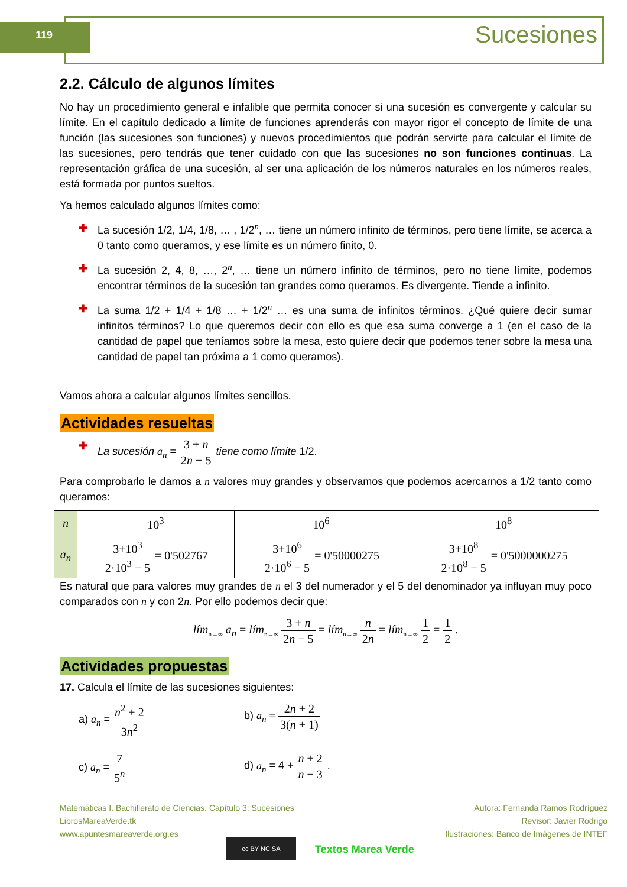119 Sucesiones
2.2. Cálculo de algunos límites
No hay un procedimiento general e infalible que permita conocer si una sucesión es convergente y calcular su límite. En el capítulo dedicado a límite de funciones aprenderás con mayor rigor el concepto de límite de una función (las sucesiones son funciones) y nuevos procedimientos que podrán servirte para calcular el límite de las sucesiones, pero tendrás que tener cuidado con que las sucesiones no son funciones continuas. La representación gráfica de una sucesión, al ser una aplicación de los números naturales en los números reales, está formada por puntos sueltos.
Ya hemos calculado algunos límites como:
✚ La sucesión 1/2, 1/4, 1/8, … , 1/2<sup>n</sup>, … tiene un número infinito de términos, pero tiene límite, se acerca a 0 tanto como queramos, y ese límite es un número finito, 0.
✚ La sucesión 2, 4, 8, …, 2<sup>n</sup>, … tiene un número infinito de términos, pero no tiene límite, podemos encontrar términos de la sucesión tan grandes como queramos. Es divergente. Tiende a infinito.
✚ La suma 1/2 + 1/4 + 1/8 … + 1/2<sup>n</sup> … es una suma de infinitos términos. ¿Qué quiere decir sumar infinitos términos? Lo que queremos decir con ello es que esa suma converge a 1 (en el caso de la cantidad de papel que teníamos sobre la mesa, esto quiere decir que podemos tener sobre la mesa una cantidad de papel tan próxima a 1 como queramos).
Vamos ahora a calcular algunos límites sencillos.
Actividades resueltas
✚ La sucesión a<sub>n</sub> = 3 + n 2n − 5 tiene como límite 1/2.
Para comprobarlo le damos a n valores muy grandes y observamos que podemos acercarnos a 1/2 tanto como queramos:
| n | 10<sup>3</sup> | 10<sup>6</sup> | 10<sup>8</sup> |
| a<sub>n</sub> | 3+10<sup>3</sup> 2·10<sup>3</sup> − 5 = 0'502767 | 3+10<sup>6</sup> 2·10<sup>6</sup> − 5 = 0'50000275 | 3+10<sup>8</sup> 2·10<sup>8</sup> − 5 = 0'5000000275 |
Es natural que para valores muy grandes de n el 3 del numerador y el 5 del denominador ya influyan muy poco comparados con n y con 2n. Por ello podemos decir que:
lím<sub>n→∞</sub> a<sub>n</sub> = lím<sub>n→∞</sub> 3 + n 2n − 5 = lím<sub>n→∞</sub> n 2n = lím<sub>n→∞</sub> 1 2 = 1 2 .
Actividades propuestas
17. Calcula el límite de las sucesiones siguientes:
a) a<sub>n</sub> = n<sup>2</sup> + 2 3n<sup>2</sup>
b) a<sub>n</sub> = 2n + 2 3(n + 1)
c) a<sub>n</sub> = 7 5<sup>n</sup>
d) a<sub>n</sub> = 4 + n + 2 n − 3 .
Matemáticas I. Bachillerato de Ciencias. Capítulo 3: Sucesiones
LibrosMareaVerde.tk
www.apuntesmareaverde.org.es
Autora: Fernanda Ramos Rodríguez
Revisor: Javier Rodrigo
Ilustraciones: Banco de Imágenes de INTEF
cc BY NC SA
Textos Marea Verde